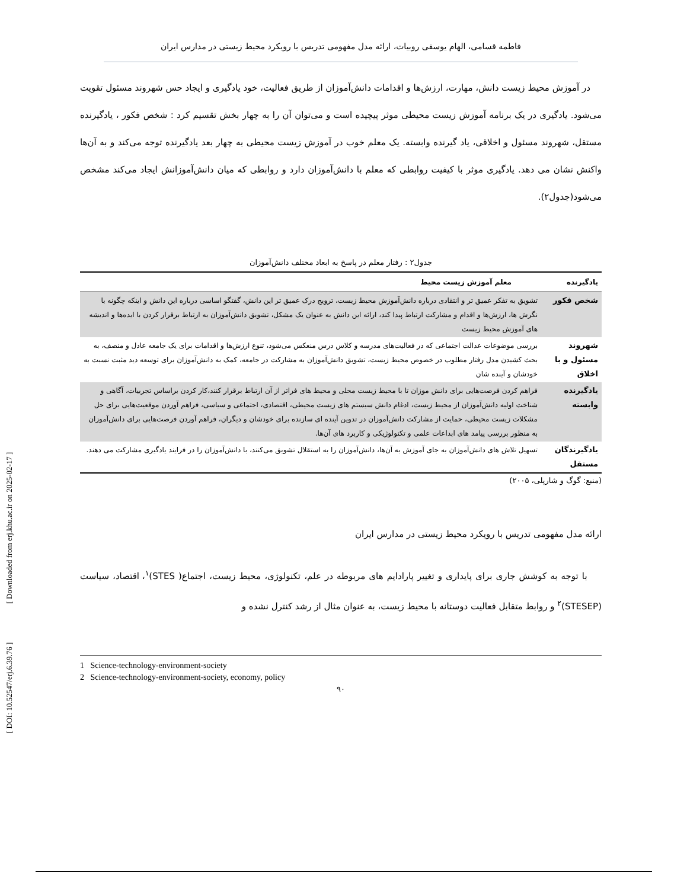[ DOI: 10.52547/erj.6.39.76 ] [ Downloaded from erj.khu.ac.ir on 2025-02-17 ]
فاطمه قسامی، الهام یوسفی روبیات، ارائه مدل مفهومی تدریس با رویکرد محیط زیستی در مدارس ایران
در آموزش محیط زیست دانش، مهارت، ارزش‌ها و اقدامات دانش‌آموزان از طریق فعالیت، خود یادگیری و ایجاد حس شهروند مسئول تقویت می‌شود. یادگیری در یک برنامه آموزش زیست محیطی موثر پیچیده است و می‌توان آن را به چهار بخش تقسیم کرد : شخص فکور ، یادگیرنده مستقل، شهروند مسئول و اخلاقی، یاد گیرنده وابسته. یک معلم خوب در آموزش زیست محیطی به چهار بعد یادگیرنده توجه می‌کند و به آن‌ها واکنش نشان می دهد. یادگیری موثر با کیفیت روابطی که معلم با دانش‌آموزان دارد و روابطی که میان دانش‌آموزانش ایجاد می‌کند مشخص می‌شود(جدول۲).
جدول۲ : رفتار معلم در پاسخ به ابعاد مختلف دانش‌آموزان
| یادگیرنده | معلم آموزش زیست محیط |
| --- | --- |
| شخص فکور | تشویق به تفکر عمیق تر و انتقادی درباره دانش‌آموزش محیط زیست، ترویج درک عمیق تر این دانش، گفتگو اساسی درباره این دانش و اینکه چگونه با نگرش ها، ارزش‌ها و اقدام و مشارکت ارتباط پیدا کند، ارائه این دانش به عنوان یک مشکل، تشویق دانش‌آموزان به ارتباط برقرار کردن با ایده‌ها و اندیشه های آموزش محیط زیست |
| شهروند مسئول و با اخلاق | بررسی موضوعات عدالت اجتماعی که در فعالیت‌های مدرسه و کلاس درس منعکس می‌شود، تنوع ارزش‌ها و اقدامات برای یک جامعه عادل و منصف، به بحث کشیدن مدل رفتار مطلوب در خصوص محیط زیست، تشویق دانش‌آموزان به مشارکت در جامعه، کمک به دانش‌آموزان برای توسعه دید مثبت نسبت به خودشان و آینده شان |
| یادگیرنده وابسته | فراهم کردن فرصت‌هایی برای دانش موزان تا با محیط زیست محلی و محیط های فراتر از آن ارتباط برقرار کنند،کار کردن براساس تجربیات، آگاهی و شناخت اولیه دانش‌آموزان از محیط زیست، ادغام دانش سیستم های زیست محیطی، اقتصادی، اجتماعی و سیاسی، فراهم آوردن موقعیت‌هایی برای حل مشکلات زیست محیطی، حمایت از مشارکت دانش‌آموزان در تدوین آینده ای سازنده برای خودشان و دیگران، فراهم آوردن فرصت‌هایی برای دانش‌آموزان به منظور بررسی پیامد های ابداعات علمی و تکنولوژیکی و کاربرد های آن‌ها. |
| یادگیرندگان مستقل | تسهیل تلاش های دانش‌آموزان به جای آموزش به آن‌ها، دانش‌آموزان را به استقلال تشویق می‌کنند، با دانش‌آموزان را در فرایند یادگیری مشارکت می دهند. |
(منبع: گوگ و شارپلی، ۲۰۰۵)
ارائه مدل مفهومی تدریس با رویکرد محیط زیستی در مدارس ایران
با توجه به کوشش جاری برای پایداری و تغییر پارادایم های مربوطه در علم، تکنولوژی، محیط زیست، اجتماع( STES)<sup>۱</sup>، اقتصاد، سیاست (STESEP)<sup>۲</sup> و روابط متقابل فعالیت دوستانه با محیط زیست، به عنوان مثال از رشد کنترل نشده و
1 Science-technology-environment-society
2 Science-technology-environment-society, economy, policy
۹۰